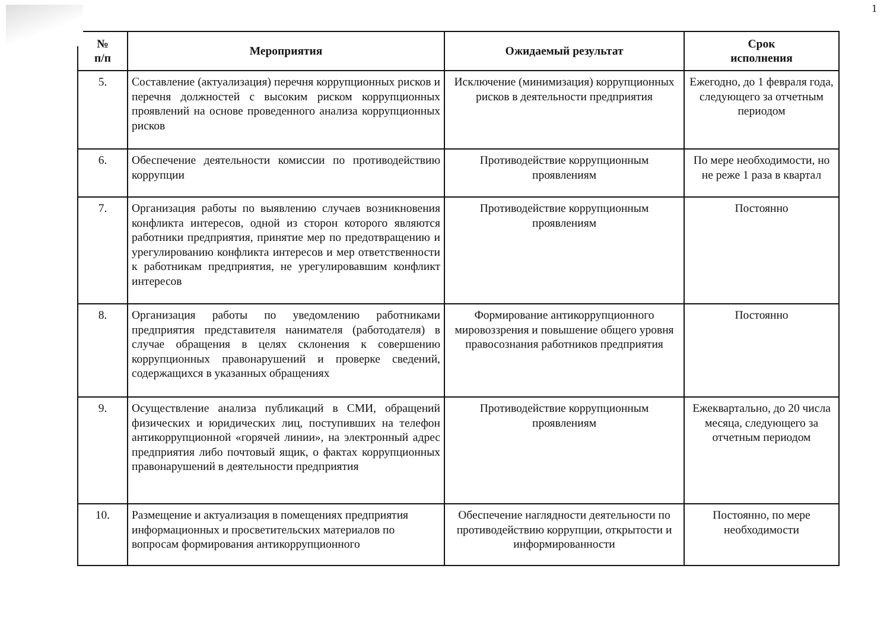1
| № п/п | Мероприятия | Ожидаемый результат | Срок исполнения |
| --- | --- | --- | --- |
| 5. | Составление (актуализация) перечня коррупционных рисков и перечня должностей с высоким риском коррупционных проявлений на основе проведенного анализа коррупционных рисков | Исключение (минимизация) коррупционных рисков в деятельности предприятия | Ежегодно, до 1 февраля года, следующего за отчетным периодом |
| 6. | Обеспечение деятельности комиссии по противодействию коррупции | Противодействие коррупционным проявлениям | По мере необходимости, но не реже 1 раза в квартал |
| 7. | Организация работы по выявлению случаев возникновения конфликта интересов, одной из сторон которого являются работники предприятия, принятие мер по предотвращению и урегулированию конфликта интересов и мер ответственности к работникам предприятия, не урегулировавшим конфликт интересов | Противодействие коррупционным проявлениям | Постоянно |
| 8. | Организация работы по уведомлению работниками предприятия представителя нанимателя (работодателя) в случае обращения в целях склонения к совершению коррупционных правонарушений и проверке сведений, содержащихся в указанных обращениях | Формирование антикоррупционного мировоззрения и повышение общего уровня правосознания работников предприятия | Постоянно |
| 9. | Осуществление анализа публикаций в СМИ, обращений физических и юридических лиц, поступивших на телефон антикоррупционной «горячей линии», на электронный адрес предприятия либо почтовый ящик, о фактах коррупционных правонарушений в деятельности предприятия | Противодействие коррупционным проявлениям | Ежеквартально, до 20 числа месяца, следующего за отчетным периодом |
| 10. | Размещение и актуализация в помещениях предприятия информационных и просветительских материалов по вопросам формирования антикоррупционного | Обеспечение наглядности деятельности по противодействию коррупции, открытости и информированности | Постоянно, по мере необходимости |